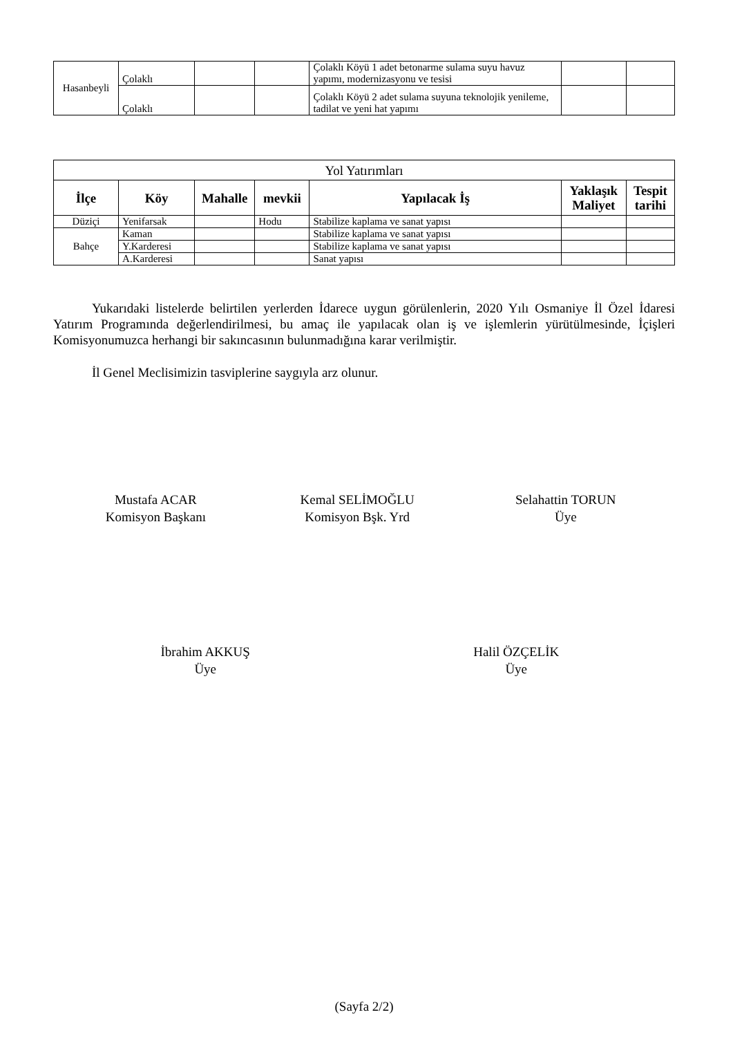| Hasanbeyli | Çolaklı | | | Çolaklı Köyü 1 adet betonarme sulama suyu havuz yapımı, modernizasyonu ve tesisi | | |
| | Çolaklı | | | Çolaklı Köyü 2 adet sulama suyuna teknolojik yenileme, tadilat ve yeni hat yapımı | | |
| Yol Yatırımları | | | | | | |
| İlçe | Köy | Mahalle | mevkii | Yapılacak İş | Yaklaşık Maliyet | Tespit tarihi |
| Düziçi | Yenifarsak | | Hodu | Stabilize kaplama ve sanat yapısı | | |
| Bahçe | Kaman | | | Stabilize kaplama ve sanat yapısı | | |
| | Y.Karderesi | | | Stabilize kaplama ve sanat yapısı | | |
| | A.Karderesi | | | Sanat yapısı | | |
Yukarıdaki listelerde belirtilen yerlerden İdarece uygun görülenlerin, 2020 Yılı Osmaniye İl Özel İdaresi Yatırım Programında değerlendirilmesi, bu amaç ile yapılacak olan iş ve işlemlerin yürütülmesinde, İçişleri Komisyonumuzca herhangi bir sakıncasının bulunmadığına karar verilmiştir.
İl Genel Meclisimizin tasviplerine saygıyla arz olunur.
Mustafa ACAR
Komisyon Başkanı
Kemal SELİMOĞLU
Komisyon Bşk. Yrd
Selahattin TORUN
Üye
İbrahim AKKUŞ
Üye
Halil ÖZÇELİK
Üye
(Sayfa 2/2)